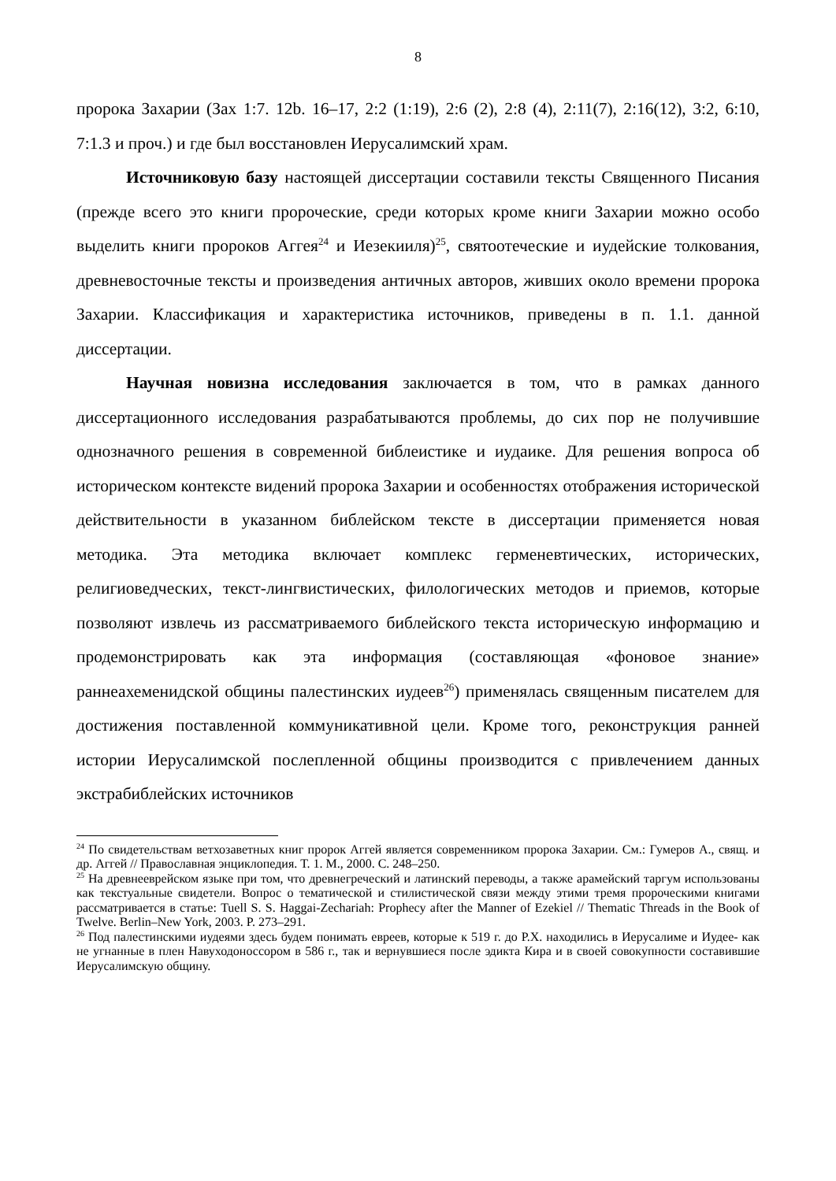8
пророка Захарии (Зах 1:7. 12b. 16–17, 2:2 (1:19), 2:6 (2), 2:8 (4), 2:11(7), 2:16(12), 3:2, 6:10, 7:1.3 и проч.) и где был восстановлен Иерусалимский храм.
Источниковую базу настоящей диссертации составили тексты Священного Писания (прежде всего это книги пророческие, среди которых кроме книги Захарии можно особо выделить книги пророков Аггея<sup>24</sup> и Иезекииля)<sup>25</sup>, святоотеческие и иудейские толкования, древневосточные тексты и произведения античных авторов, живших около времени пророка Захарии. Классификация и характеристика источников, приведены в п. 1.1. данной диссертации.
Научная новизна исследования заключается в том, что в рамках данного диссертационного исследования разрабатываются проблемы, до сих пор не получившие однозначного решения в современной библеистике и иудаике. Для решения вопроса об историческом контексте видений пророка Захарии и особенностях отображения исторической действительности в указанном библейском тексте в диссертации применяется новая методика. Эта методика включает комплекс герменевтических, исторических, религиоведческих, текст-лингвистических, филологических методов и приемов, которые позволяют извлечь из рассматриваемого библейского текста историческую информацию и продемонстрировать как эта информация (составляющая «фоновое знание» раннеахеменидской общины палестинских иудеев<sup>26</sup>) применялась священным писателем для достижения поставленной коммуникативной цели. Кроме того, реконструкция ранней истории Иерусалимской послепленной общины производится с привлечением данных экстрабиблейских источников
<sup>24</sup> По свидетельствам ветхозаветных книг пророк Аггей является современником пророка Захарии. См.: Гумеров А., свящ. и др. Аггей // Православная энциклопедия. Т. 1. М., 2000. С. 248–250.
<sup>25</sup> На древнееврейском языке при том, что древнегреческий и латинский переводы, а также арамейский таргум использованы как текстуальные свидетели. Вопрос о тематической и стилистической связи между этими тремя пророческими книгами рассматривается в статье: Tuell S. S. Haggai-Zechariah: Prophecy after the Manner of Ezekiel // Thematic Threads in the Book of Twelve. Berlin–New York, 2003. P. 273–291.
<sup>26</sup> Под палестинскими иудеями здесь будем понимать евреев, которые к 519 г. до Р.Х. находились в Иерусалиме и Иудее- как не угнанные в плен Навуходоноссором в 586 г., так и вернувшиеся после эдикта Кира и в своей совокупности составившие Иерусалимскую общину.